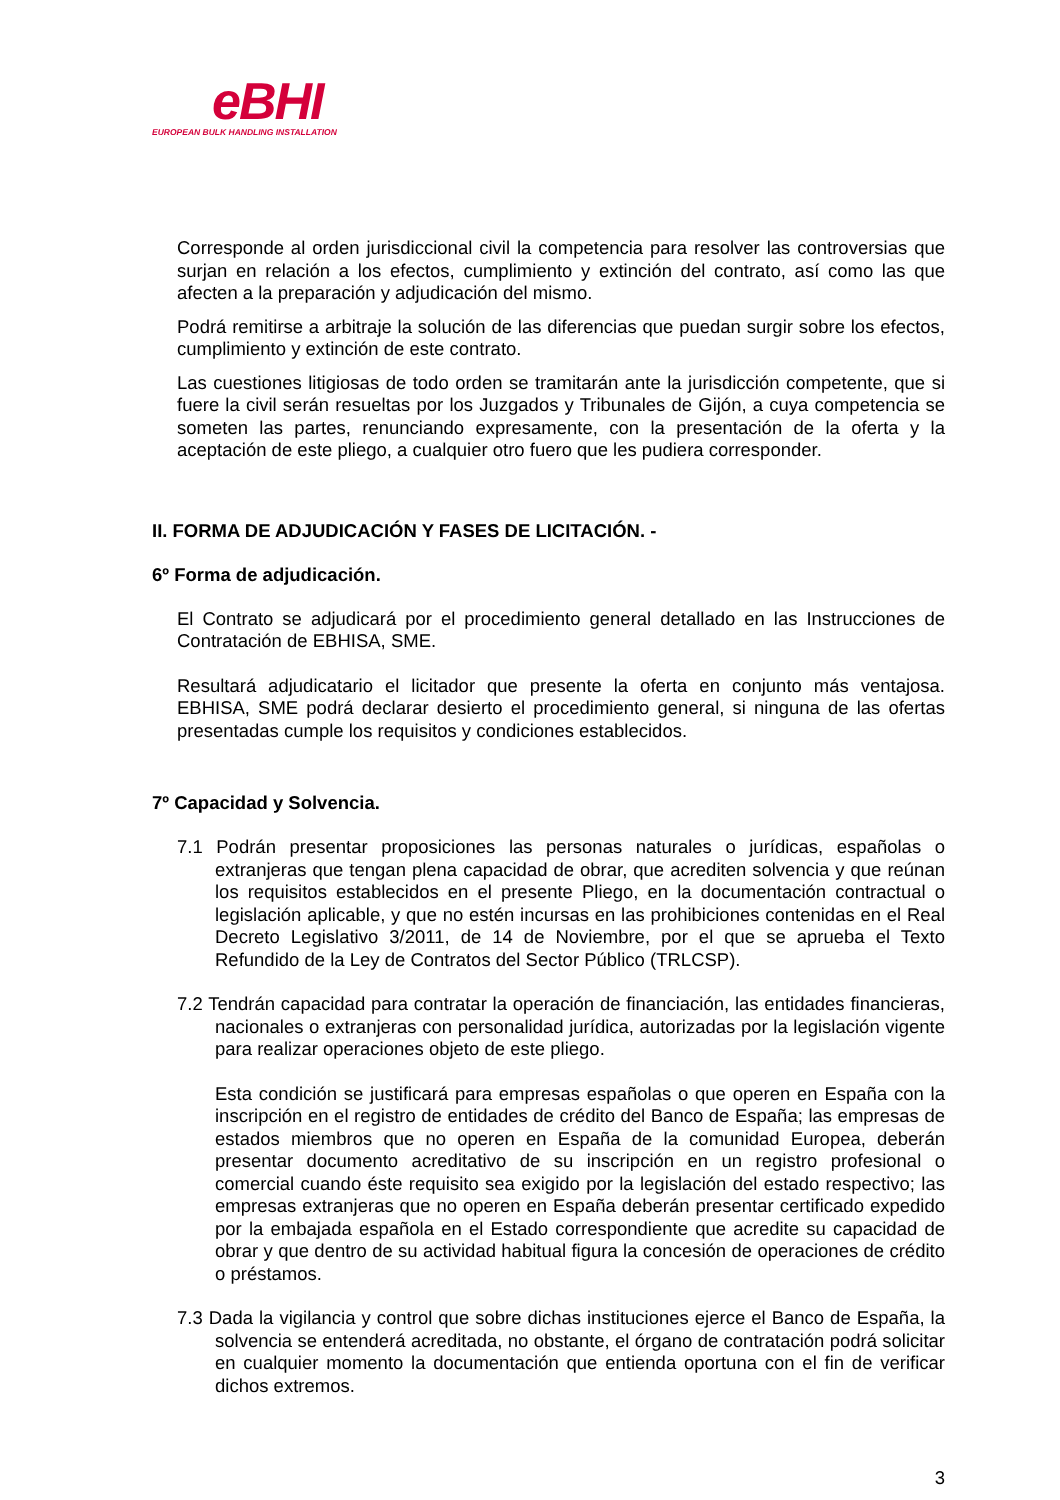eBHI
EUROPEAN BULK HANDLING INSTALLATION
Corresponde al orden jurisdiccional civil la competencia para resolver las controversias que surjan en relación a los efectos, cumplimiento y extinción del contrato, así como las que afecten a la preparación y adjudicación del mismo.
Podrá remitirse a arbitraje la solución de las diferencias que puedan surgir sobre los efectos, cumplimiento y extinción de este contrato.
Las cuestiones litigiosas de todo orden se tramitarán ante la jurisdicción competente, que si fuere la civil serán resueltas por los Juzgados y Tribunales de Gijón, a cuya competencia se someten las partes, renunciando expresamente, con la presentación de la oferta y la aceptación de este pliego, a cualquier otro fuero que les pudiera corresponder.
II. FORMA DE ADJUDICACIÓN Y FASES DE LICITACIÓN. -
6º Forma de adjudicación.
El Contrato se adjudicará por el procedimiento general detallado en las Instrucciones de Contratación de EBHISA, SME.
Resultará adjudicatario el licitador que presente la oferta en conjunto más ventajosa. EBHISA, SME podrá declarar desierto el procedimiento general, si ninguna de las ofertas presentadas cumple los requisitos y condiciones establecidos.
7º Capacidad y Solvencia.
7.1 Podrán presentar proposiciones las personas naturales o jurídicas, españolas o extranjeras que tengan plena capacidad de obrar, que acrediten solvencia y que reúnan los requisitos establecidos en el presente Pliego, en la documentación contractual o legislación aplicable, y que no estén incursas en las prohibiciones contenidas en el Real Decreto Legislativo 3/2011, de 14 de Noviembre, por el que se aprueba el Texto Refundido de la Ley de Contratos del Sector Público (TRLCSP).
7.2 Tendrán capacidad para contratar la operación de financiación, las entidades financieras, nacionales o extranjeras con personalidad jurídica, autorizadas por la legislación vigente para realizar operaciones objeto de este pliego.
Esta condición se justificará para empresas españolas o que operen en España con la inscripción en el registro de entidades de crédito del Banco de España; las empresas de estados miembros que no operen en España de la comunidad Europea, deberán presentar documento acreditativo de su inscripción en un registro profesional o comercial cuando éste requisito sea exigido por la legislación del estado respectivo; las empresas extranjeras que no operen en España deberán presentar certificado expedido por la embajada española en el Estado correspondiente que acredite su capacidad de obrar y que dentro de su actividad habitual figura la concesión de operaciones de crédito o préstamos.
7.3 Dada la vigilancia y control que sobre dichas instituciones ejerce el Banco de España, la solvencia se entenderá acreditada, no obstante, el órgano de contratación podrá solicitar en cualquier momento la documentación que entienda oportuna con el fin de verificar dichos extremos.
3